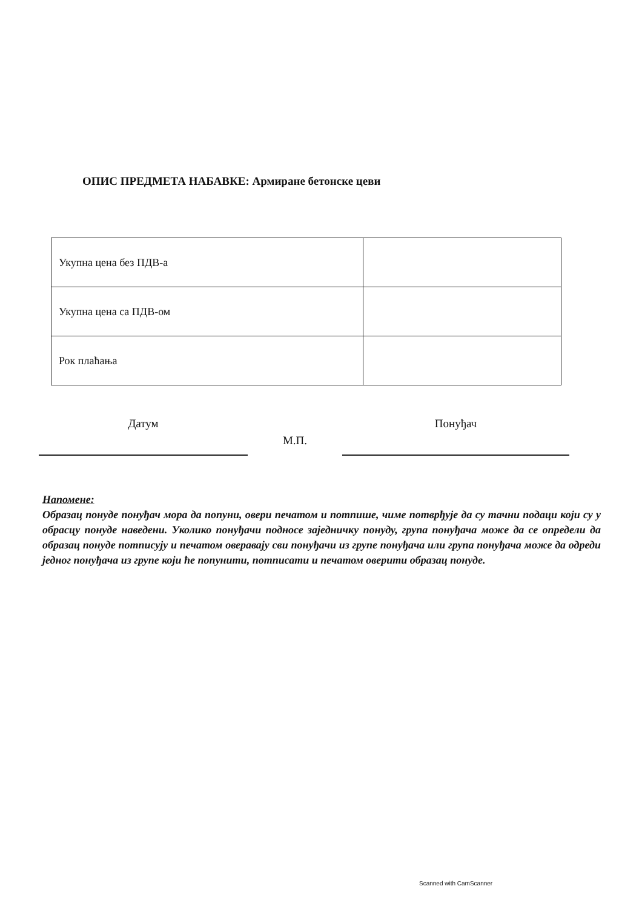ОПИС ПРЕДМЕТА НАБАВКЕ: Армиране бетонске цеви
| Укупна цена без ПДВ-а | |
| Укупна цена са ПДВ-ом | |
| Рок плаћања | |
Датум
М.П.
Понуђач
Напомене:
Образац понуде понуђач мора да попуни, овери печатом и потпише, чиме потврђује да су тачни подаци који су у обрасцу понуде наведени. Уколико понуђачи подносе заједничку понуду, група понуђача може да се определи да образац понуде потписују и печатом оверавају сви понуђачи из групе понуђача или група понуђача може да одреди једног понуђача из групе који ће попунити, потписати и печатом оверити образац понуде.
Scanned with CamScanner